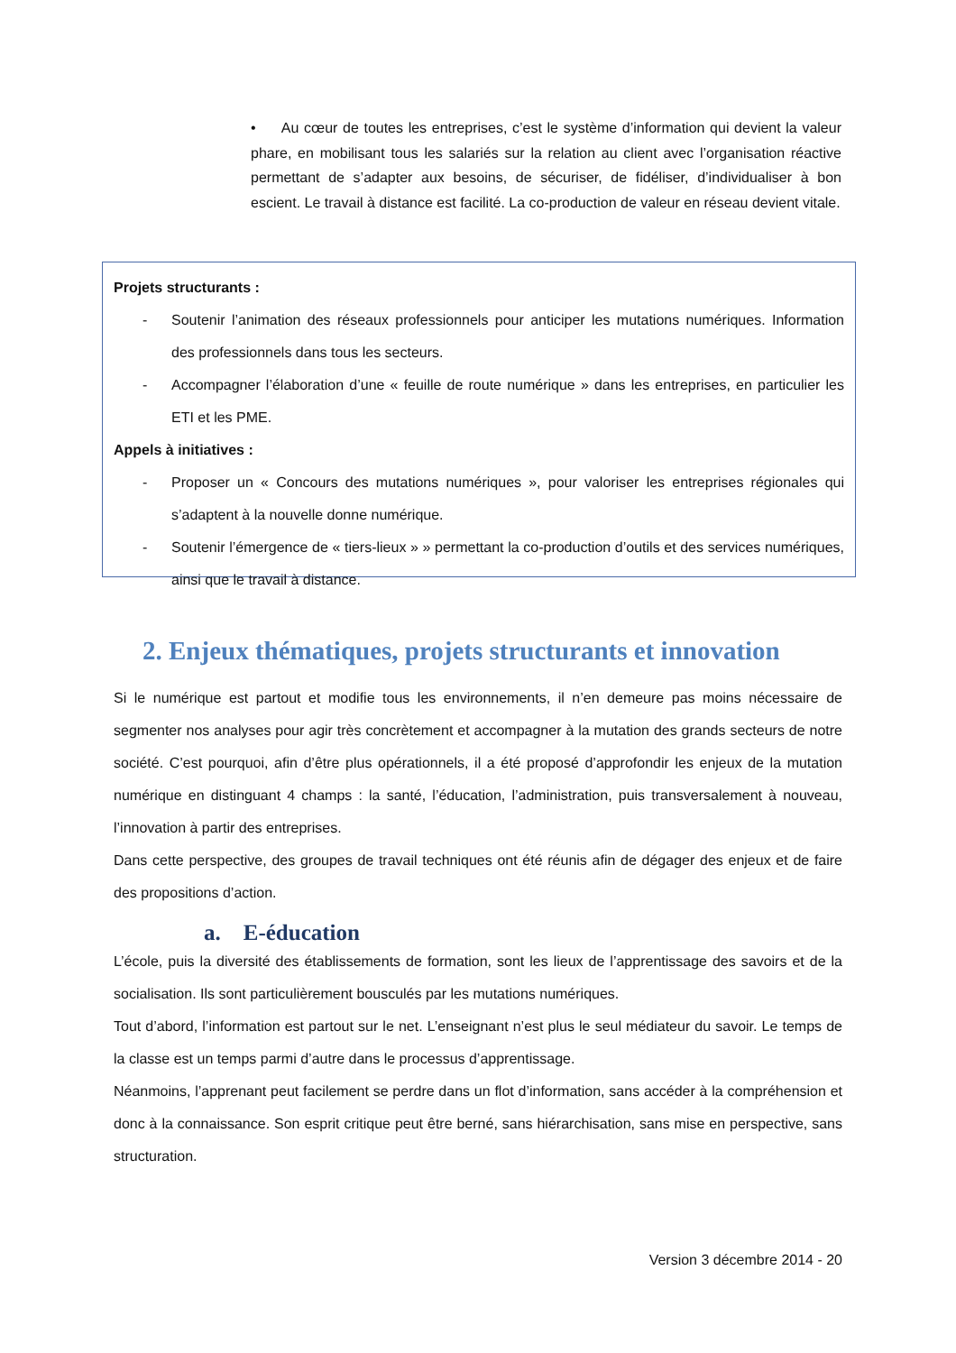• Au cœur de toutes les entreprises, c’est le système d’information qui devient la valeur phare, en mobilisant tous les salariés sur la relation au client avec l’organisation réactive permettant de s’adapter aux besoins, de sécuriser, de fidéliser, d’individualiser à bon escient. Le travail à distance est facilité. La co-production de valeur en réseau devient vitale.
Projets structurants :
- Soutenir l’animation des réseaux professionnels pour anticiper les mutations numériques. Information des professionnels dans tous les secteurs.
- Accompagner l’élaboration d’une « feuille de route numérique » dans les entreprises, en particulier les ETI et les PME.
Appels à initiatives :
- Proposer un « Concours des mutations numériques », pour valoriser les entreprises régionales qui s’adaptent à la nouvelle donne numérique.
- Soutenir l’émergence de « tiers-lieux » » permettant la co-production d’outils et des services numériques, ainsi que le travail à distance.
2. Enjeux thématiques, projets structurants et innovation
Si le numérique est partout et modifie tous les environnements, il n’en demeure pas moins nécessaire de segmenter nos analyses pour agir très concrètement et accompagner à la mutation des grands secteurs de notre société. C’est pourquoi, afin d’être plus opérationnels, il a été proposé d’approfondir les enjeux de la mutation numérique en distinguant 4 champs : la santé, l’éducation, l’administration, puis transversalement à nouveau, l’innovation à partir des entreprises.
Dans cette perspective, des groupes de travail techniques ont été réunis afin de dégager des enjeux et de faire des propositions d’action.
a. E-éducation
L’école, puis la diversité des établissements de formation, sont les lieux de l’apprentissage des savoirs et de la socialisation. Ils sont particulièrement bousculés par les mutations numériques.
Tout d’abord, l’information est partout sur le net. L’enseignant n’est plus le seul médiateur du savoir. Le temps de la classe est un temps parmi d’autre dans le processus d’apprentissage.
Néanmoins, l’apprenant peut facilement se perdre dans un flot d’information, sans accéder à la compréhension et donc à la connaissance. Son esprit critique peut être berné, sans hiérarchisation, sans mise en perspective, sans structuration.
Version 3 décembre 2014 - 20